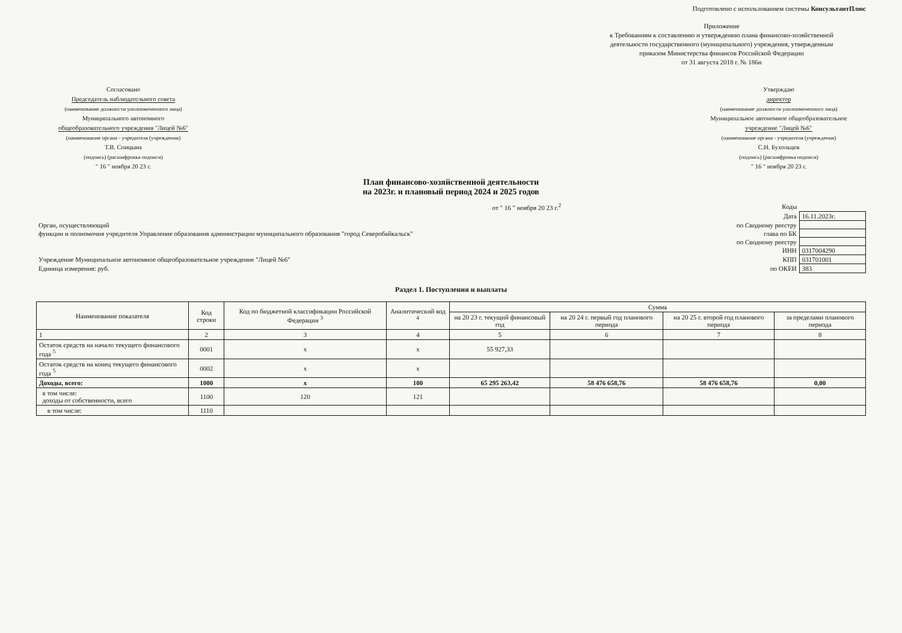Подготовлено с использованием системы КонсультантПлюс
Приложение
к Требованиям к составлению и утверждению плана финансово-хозяйственной
деятельности государственного (муниципального) учреждения, утвержденным
приказом Министерства финансов Российской Федерации
от 31 августа 2018 г. № 186н
Согласовано
Председатель наблюдательного совета
(наименование должности уполномоченного лица)
Муниципального автономного
общеобразовательного учреждения "Лицей №6"
(наименование органа - учредителя (учреждения)
Т.В. Спицына
(подпись) (расшифровка подписи)
" 16 " ноября 20 23 г.
Утверждаю
директор
(наименование должности уполномоченного лица)
Муниципальное автономное общеобразовательное
учреждение "Лицей №6"
(наименование органа - учредителя (учреждения)
С.Н. Бухольцев
(подпись) (расшифровка подписи)
" 16 " ноября 20 23 г.
План финансово-хозяйственной деятельности
на 2023г. и плановый период 2024 и 2025 годов
| | от " 16 " ноября 20 23 г.<sup>2</sup> | Коды | |
| | | Дата | 16.11.2023г. |
| Орган, осуществляющий | | по Сводному реестру | |
| функции и полномочия учредителя Управление образования администрации муниципального образования "город Северобайкальск" | | глава по БК | |
| | | по Сводному реестру | |
| | | ИНН | 0317004290 |
| Учреждение Муниципальное автономное общеобразовательное учреждение "Лицей №6" | | КПП | 031701001 |
| Единица измерения: руб. | | по ОКЕИ | 383 |
Раздел 1. Поступления и выплаты
| Наименование показателя | Код строки | Код по бюджетной классификации Российской Федерации <sup>3</sup> | Аналитический код <sup>4</sup> | Сумма | | | |
| --- | --- | --- | --- | --- | --- | --- | --- |
| | | | | на 20 23 г. текущий финансовый год | на 20 24 г. первый год планового периода | на 20 25 г. второй год планового периода | за пределами планового периода |
| 1 | 2 | 3 | 4 | 5 | 6 | 7 | 8 |
| Остаток средств на начало текущего финансового года <sup>5</sup> | 0001 | x | x | 55 927,33 | | | |
| Остаток средств на конец текущего финансового года <sup>5</sup> | 0002 | x | x | | | | |
| Доходы, всего: | 1000 | x | 100 | 65 295 263,42 | 58 476 658,76 | 58 476 658,76 | 0,00 |
| в том числе: доходы от собственности, всего | 1100 | 120 | 121 | | | | |
| в том числе: | 1110 | | | | | | |